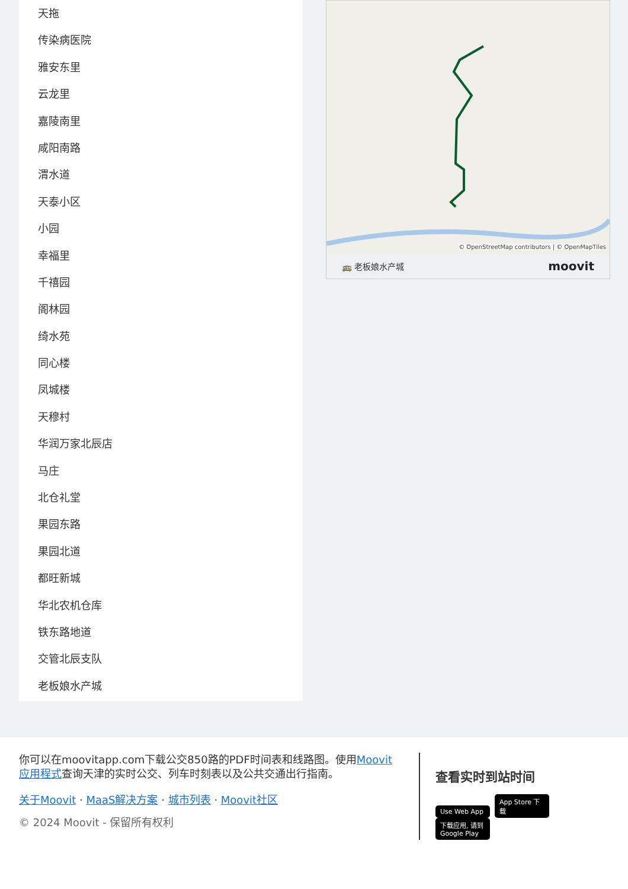天拖
传染病医院
雅安东里
云龙里
嘉陵南里
咸阳南路
渭水道
天泰小区
小园
幸福里
千禧园
阁林园
绮水苑
同心楼
凤城楼
天穆村
华润万家北辰店
马庄
北仓礼堂
果园东路
果园北道
都旺新城
华北农机仓库
铁东路地道
交管北辰支队
老板娘水产城
© OpenStreetMap contributors | © OpenMapTiles
🚌 老板娘水产城 moovit
你可以在moovitapp.com下载公交850路的PDF时间表和线路图。使用Moovit应用程式查询天津的实时公交、列车时刻表以及公共交通出行指南。
关于Moovit · MaaS解决方案 · 城市列表 · Moovit社区
© 2024 Moovit - 保留所有权利
查看实时到站时间
Use Web App App Store 下载 下载应用, 请到 Google Play